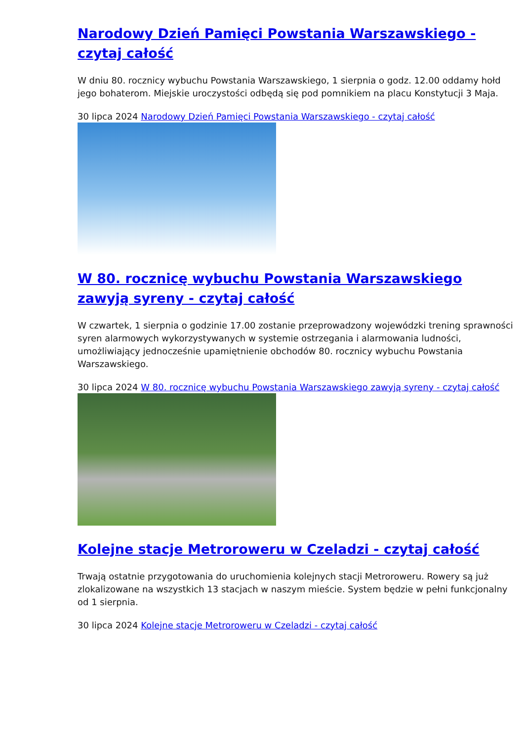Narodowy Dzień Pamięci Powstania Warszawskiego - czytaj całość
W dniu 80. rocznicy wybuchu Powstania Warszawskiego, 1 sierpnia o godz. 12.00 oddamy hołd jego bohaterom. Miejskie uroczystości odbędą się pod pomnikiem na placu Konstytucji 3 Maja.
30 lipca 2024 Narodowy Dzień Pamięci Powstania Warszawskiego - czytaj całość
W 80. rocznicę wybuchu Powstania Warszawskiego zawyją syreny - czytaj całość
W czwartek, 1 sierpnia o godzinie 17.00 zostanie przeprowadzony wojewódzki trening sprawności syren alarmowych wykorzystywanych w systemie ostrzegania i alarmowania ludności, umożliwiający jednocześnie upamiętnienie obchodów 80. rocznicy wybuchu Powstania Warszawskiego.
30 lipca 2024 W 80. rocznicę wybuchu Powstania Warszawskiego zawyją syreny - czytaj całość
Kolejne stacje Metroroweru w Czeladzi - czytaj całość
Trwają ostatnie przygotowania do uruchomienia kolejnych stacji Metroroweru. Rowery są już zlokalizowane na wszystkich 13 stacjach w naszym mieście. System będzie w pełni funkcjonalny od 1 sierpnia.
30 lipca 2024 Kolejne stacje Metroroweru w Czeladzi - czytaj całość